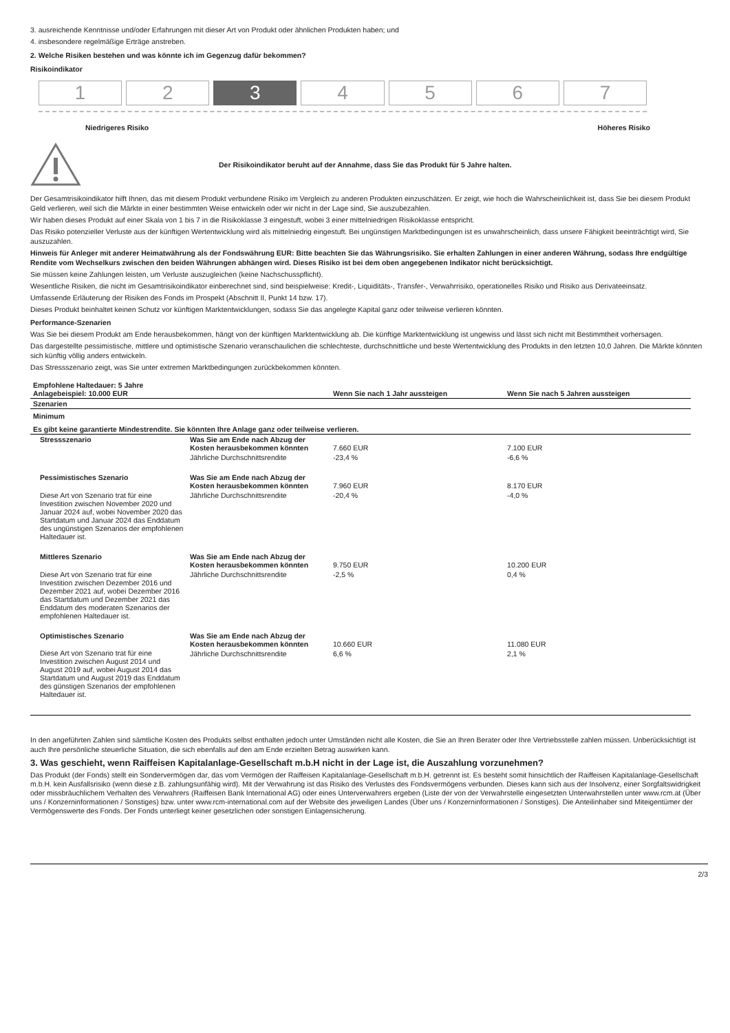3. ausreichende Kenntnisse und/oder Erfahrungen mit dieser Art von Produkt oder ähnlichen Produkten haben; und
4. insbesondere regelmäßige Erträge anstreben.
2. Welche Risiken bestehen und was könnte ich im Gegenzug dafür bekommen?
Risikoindikator
1 2 3 4 5 6 7
Niedrigeres Risiko Höheres Risiko
Der Risikoindikator beruht auf der Annahme, dass Sie das Produkt für 5 Jahre halten.
Der Gesamtrisikoindikator hilft Ihnen, das mit diesem Produkt verbundene Risiko im Vergleich zu anderen Produkten einzuschätzen. Er zeigt, wie hoch die Wahrscheinlichkeit ist, dass Sie bei diesem Produkt Geld verlieren, weil sich die Märkte in einer bestimmten Weise entwickeln oder wir nicht in der Lage sind, Sie auszubezahlen.
Wir haben dieses Produkt auf einer Skala von 1 bis 7 in die Risikoklasse 3 eingestuft, wobei 3 einer mittelniedrigen Risikoklasse entspricht.
Das Risiko potenzieller Verluste aus der künftigen Wertentwicklung wird als mittelniedrig eingestuft. Bei ungünstigen Marktbedingungen ist es unwahrscheinlich, dass unsere Fähigkeit beeinträchtigt wird, Sie auszuzahlen.
Hinweis für Anleger mit anderer Heimatwährung als der Fondswährung EUR: Bitte beachten Sie das Währungsrisiko. Sie erhalten Zahlungen in einer anderen Währung, sodass Ihre endgültige Rendite vom Wechselkurs zwischen den beiden Währungen abhängen wird. Dieses Risiko ist bei dem oben angegebenen Indikator nicht berücksichtigt.
Sie müssen keine Zahlungen leisten, um Verluste auszugleichen (keine Nachschusspflicht).
Wesentliche Risiken, die nicht im Gesamtrisikoindikator einberechnet sind, sind beispielweise: Kredit-, Liquiditäts-, Transfer-, Verwahrrisiko, operationelles Risiko und Risiko aus Derivateeinsatz.
Umfassende Erläuterung der Risiken des Fonds im Prospekt (Abschnitt II, Punkt 14 bzw. 17).
Dieses Produkt beinhaltet keinen Schutz vor künftigen Marktentwicklungen, sodass Sie das angelegte Kapital ganz oder teilweise verlieren könnten.
Performance-Szenarien
Was Sie bei diesem Produkt am Ende herausbekommen, hängt von der künftigen Marktentwicklung ab. Die künftige Marktentwicklung ist ungewiss und lässt sich nicht mit Bestimmtheit vorhersagen.
Das dargestellte pessimistische, mittlere und optimistische Szenario veranschaulichen die schlechteste, durchschnittliche und beste Wertentwicklung des Produkts in den letzten 10,0 Jahren. Die Märkte könnten sich künftig völlig anders entwickeln.
Das Stressszenario zeigt, was Sie unter extremen Marktbedingungen zurückbekommen könnten.
| Empfohlene Haltedauer: 5 Jahre Anlagebeispiel: 10.000 EUR | | Wenn Sie nach 1 Jahr aussteigen | Wenn Sie nach 5 Jahren aussteigen |
| --- | --- | --- | --- |
| Szenarien | | | |
| Minimum | | | |
| Es gibt keine garantierte Mindestrendite. Sie könnten Ihre Anlage ganz oder teilweise verlieren. | | | |
| Stressszenario | Was Sie am Ende nach Abzug der Kosten herausbekommen könnten | 7.660 EUR | 7.100 EUR |
| | Jährliche Durchschnittsrendite | -23,4 % | -6,6 % |
| Pessimistisches Szenario | Was Sie am Ende nach Abzug der Kosten herausbekommen könnten | 7.960 EUR | 8.170 EUR |
| Diese Art von Szenario trat für eine Investition zwischen November 2020 und Januar 2024 auf, wobei November 2020 das Startdatum und Januar 2024 das Enddatum des ungünstigen Szenarios der empfohlenen Haltedauer ist. | Jährliche Durchschnittsrendite | -20,4 % | -4,0 % |
| Mittleres Szenario | Was Sie am Ende nach Abzug der Kosten herausbekommen könnten | 9.750 EUR | 10.200 EUR |
| Diese Art von Szenario trat für eine Investition zwischen Dezember 2016 und Dezember 2021 auf, wobei Dezember 2016 das Startdatum und Dezember 2021 das Enddatum des moderaten Szenarios der empfohlenen Haltedauer ist. | Jährliche Durchschnittsrendite | -2,5 % | 0,4 % |
| Optimistisches Szenario | Was Sie am Ende nach Abzug der Kosten herausbekommen könnten | 10.660 EUR | 11.080 EUR |
| Diese Art von Szenario trat für eine Investition zwischen August 2014 und August 2019 auf, wobei August 2014 das Startdatum und August 2019 das Enddatum des günstigen Szenarios der empfohlenen Haltedauer ist. | Jährliche Durchschnittsrendite | 6,6 % | 2,1 % |
In den angeführten Zahlen sind sämtliche Kosten des Produkts selbst enthalten jedoch unter Umständen nicht alle Kosten, die Sie an Ihren Berater oder Ihre Vertriebsstelle zahlen müssen. Unberücksichtigt ist auch Ihre persönliche steuerliche Situation, die sich ebenfalls auf den am Ende erzielten Betrag auswirken kann.
3. Was geschieht, wenn Raiffeisen Kapitalanlage-Gesellschaft m.b.H nicht in der Lage ist, die Auszahlung vorzunehmen?
Das Produkt (der Fonds) stellt ein Sondervermögen dar, das vom Vermögen der Raiffeisen Kapitalanlage-Gesellschaft m.b.H. getrennt ist. Es besteht somit hinsichtlich der Raiffeisen Kapitalanlage-Gesellschaft m.b.H. kein Ausfallsrisiko (wenn diese z.B. zahlungsunfähig wird). Mit der Verwahrung ist das Risiko des Verlustes des Fondsvermögens verbunden. Dieses kann sich aus der Insolvenz, einer Sorgfaltswidrigkeit oder missbräuchlichem Verhalten des Verwahrers (Raiffeisen Bank International AG) oder eines Unterverwahrers ergeben (Liste der von der Verwahrstelle eingesetzten Unterwahrstellen unter www.rcm.at (Über uns / Konzerninformationen / Sonstiges) bzw. unter www.rcm-international.com auf der Website des jeweiligen Landes (Über uns / Konzerninformationen / Sonstiges). Die Anteilinhaber sind Miteigentümer der Vermögenswerte des Fonds. Der Fonds unterliegt keiner gesetzlichen oder sonstigen Einlagensicherung.
2/3